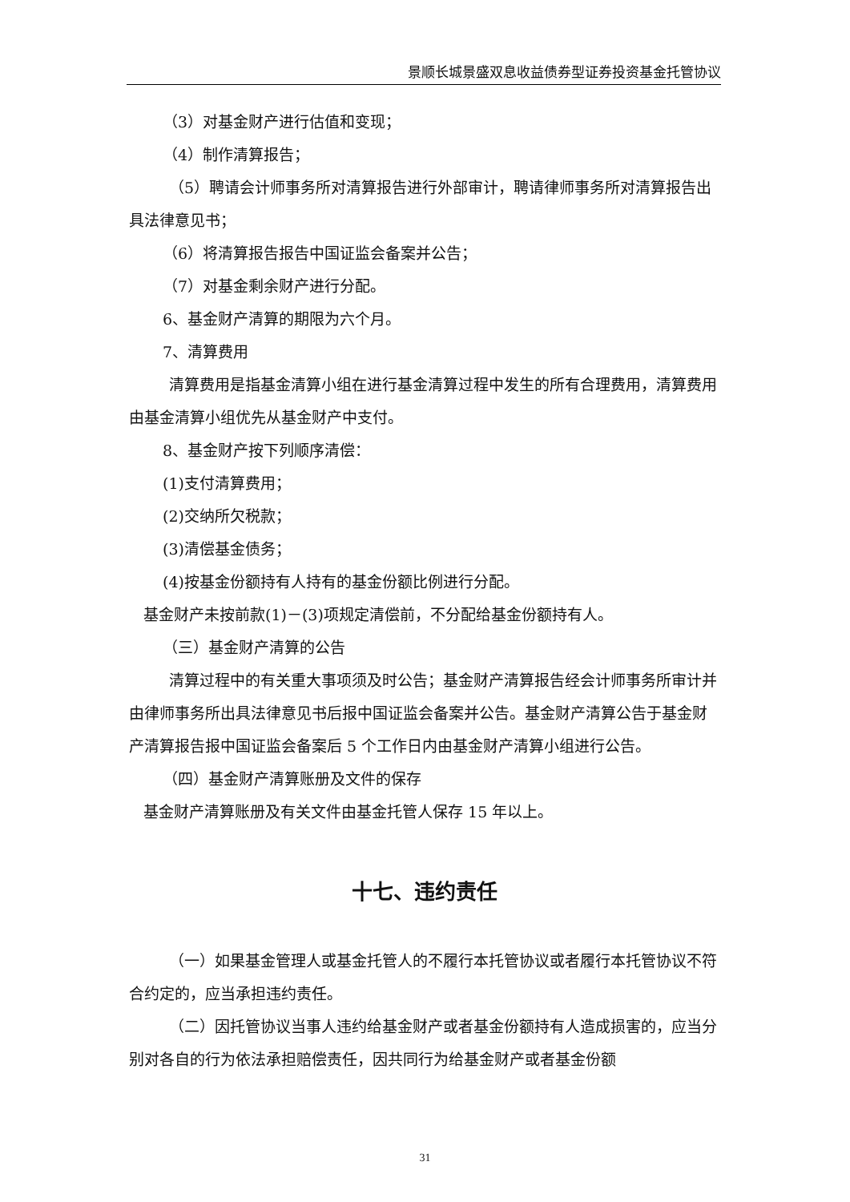景顺长城景盛双息收益债券型证券投资基金托管协议
（3）对基金财产进行估值和变现；
（4）制作清算报告；
（5）聘请会计师事务所对清算报告进行外部审计，聘请律师事务所对清算报告出具法律意见书；
（6）将清算报告报告中国证监会备案并公告；
（7）对基金剩余财产进行分配。
6、基金财产清算的期限为六个月。
7、清算费用
清算费用是指基金清算小组在进行基金清算过程中发生的所有合理费用，清算费用由基金清算小组优先从基金财产中支付。
8、基金财产按下列顺序清偿：
(1)支付清算费用；
(2)交纳所欠税款；
(3)清偿基金债务；
(4)按基金份额持有人持有的基金份额比例进行分配。
基金财产未按前款(1)－(3)项规定清偿前，不分配给基金份额持有人。
（三）基金财产清算的公告
清算过程中的有关重大事项须及时公告；基金财产清算报告经会计师事务所审计并由律师事务所出具法律意见书后报中国证监会备案并公告。基金财产清算公告于基金财产清算报告报中国证监会备案后 5 个工作日内由基金财产清算小组进行公告。
（四）基金财产清算账册及文件的保存
基金财产清算账册及有关文件由基金托管人保存 15 年以上。
十七、违约责任
（一）如果基金管理人或基金托管人的不履行本托管协议或者履行本托管协议不符合约定的，应当承担违约责任。
（二）因托管协议当事人违约给基金财产或者基金份额持有人造成损害的，应当分别对各自的行为依法承担赔偿责任，因共同行为给基金财产或者基金份额
31